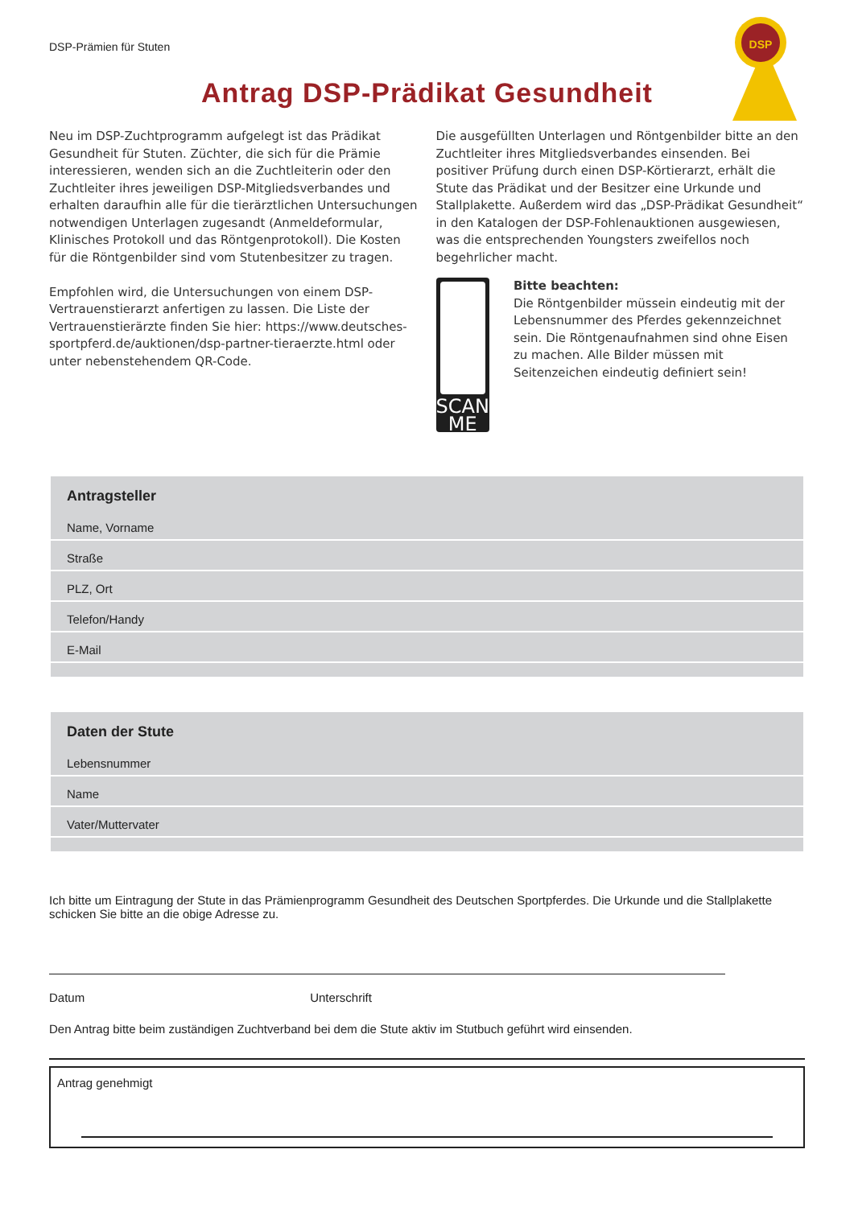DSP
DSP-Prämien für Stuten
Antrag DSP-Prädikat Gesundheit
Neu im DSP-Zuchtprogramm aufgelegt ist das Prädikat Gesundheit für Stuten. Züchter, die sich für die Prämie interessieren, wenden sich an die Zuchtleiterin oder den Zuchtleiter ihres jeweiligen DSP-Mitgliedsverbandes und erhalten daraufhin alle für die tierärztlichen Untersuchungen notwendigen Unterlagen zugesandt (Anmeldeformular, Klinisches Protokoll und das Röntgenprotokoll). Die Kosten für die Röntgenbilder sind vom Stutenbesitzer zu tragen.
Empfohlen wird, die Untersuchungen von einem DSP-Vertrauenstierarzt anfertigen zu lassen. Die Liste der Vertrauenstierärzte finden Sie hier: https://www.deutsches-sportpferd.de/auktionen/dsp-partner-tieraerzte.html oder unter nebenstehendem QR-Code.
Die ausgefüllten Unterlagen und Röntgenbilder bitte an den Zuchtleiter ihres Mitgliedsverbandes einsenden. Bei positiver Prüfung durch einen DSP-Körtierarzt, erhält die Stute das Prädikat und der Besitzer eine Urkunde und Stallplakette. Außerdem wird das „DSP-Prädikat Gesundheit“ in den Katalogen der DSP-Fohlenauktionen ausgewiesen, was die entsprechenden Youngsters zweifellos noch begehrlicher macht.
SCAN ME
Bitte beachten:
Die Röntgenbilder müssein eindeutig mit der Lebensnummer des Pferdes gekennzeichnet sein. Die Röntgenaufnahmen sind ohne Eisen zu machen. Alle Bilder müssen mit Seitenzeichen eindeutig definiert sein!
Antragsteller
Name, Vorname
Straße
PLZ, Ort
Telefon/Handy
E-Mail
Daten der Stute
Lebensnummer
Name
Vater/Muttervater
Ich bitte um Eintragung der Stute in das Prämienprogramm Gesundheit des Deutschen Sportpferdes. Die Urkunde und die Stallplakette schicken Sie bitte an die obige Adresse zu.
Datum Unterschrift
Den Antrag bitte beim zuständigen Zuchtverband bei dem die Stute aktiv im Stutbuch geführt wird einsenden.
Antrag genehmigt